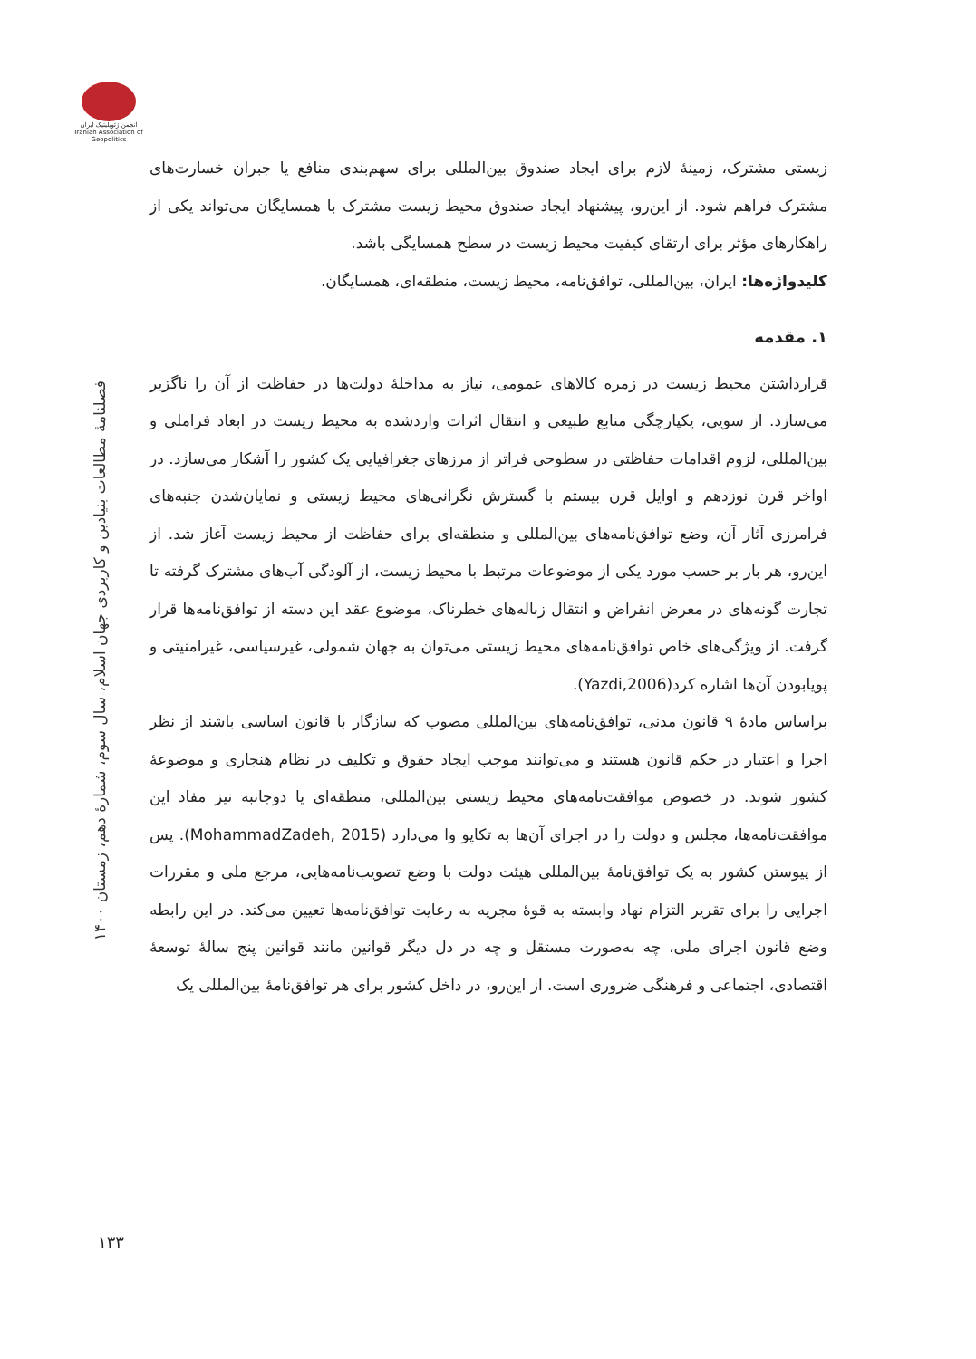انجمن ژئوپلیتیک ایران
Iranian Association of Geopolitics
فصلنامۀ مطالعات بنیادین و کاربردی جهان اسلام، سال سوم، شمارۀ دهم، زمستان ۱۴۰۰
۱۳۳
زیستی مشترک، زمینۀ لازم برای ایجاد صندوق بین‌المللی برای سهم‌بندی منافع یا جبران خسارت‌های مشترک فراهم شود. از این‌رو، پیشنهاد ایجاد صندوق محیط زیست مشترک با همسایگان می‌تواند یکی از راهکارهای مؤثر برای ارتقای کیفیت محیط زیست در سطح همسایگی باشد.
کلیدواژه‌ها: ایران، بین‌المللی، توافق‌نامه، محیط زیست، منطقه‌ای، همسایگان.
۱. مقدمه
قرارداشتن محیط زیست در زمره کالاهای عمومی، نیاز به مداخلۀ دولت‌ها در حفاظت از آن را ناگزیر می‌سازد. از سویی، یکپارچگی منابع طبیعی و انتقال اثرات واردشده به محیط زیست در ابعاد فراملی و بین‌المللی، لزوم اقدامات حفاظتی در سطوحی فراتر از مرزهای جغرافیایی یک کشور را آشکار می‌سازد. در اواخر قرن نوزدهم و اوایل قرن بیستم با گسترش نگرانی‌های محیط زیستی و نمایان‌شدن جنبه‌های فرامرزی آثار آن، وضع توافق‌نامه‌های بین‌المللی و منطقه‌ای برای حفاظت از محیط زیست آغاز شد. از این‌رو، هر بار بر حسب مورد یکی از موضوعات مرتبط با محیط زیست، از آلودگی آب‌های مشترک گرفته تا تجارت گونه‌های در معرض انقراض و انتقال زباله‌های خطرناک، موضوع عقد این دسته از توافق‌نامه‌ها قرار گرفت. از ویژگی‌های خاص توافق‌نامه‌های محیط زیستی می‌توان به جهان شمولی، غیرسیاسی، غیرامنیتی و پویابودن آن‌ها اشاره کرد(Yazdi,2006).
براساس مادۀ ۹ قانون مدنی، توافق‌نامه‌های بین‌المللی مصوب که سازگار با قانون اساسی باشند از نظر اجرا و اعتبار در حکم قانون هستند و می‌توانند موجب ایجاد حقوق و تکلیف در نظام هنجاری و موضوعۀ کشور شوند. در خصوص موافقت‌نامه‌های محیط زیستی بین‌المللی، منطقه‌ای یا دوجانبه نیز مفاد این موافقت‌نامه‌ها، مجلس و دولت را در اجرای آن‌ها به تکاپو وا می‌دارد (MohammadZadeh, 2015). پس از پیوستن کشور به یک توافق‌نامۀ بین‌المللی هیئت دولت با وضع تصویب‌نامه‌هایی، مرجع ملی و مقررات اجرایی را برای تقریر التزام نهاد وابسته به قوۀ مجریه به رعایت توافق‌نامه‌ها تعیین می‌کند. در این رابطه وضع قانون اجرای ملی، چه به‌صورت مستقل و چه در دل دیگر قوانین مانند قوانین پنج سالۀ توسعۀ اقتصادی، اجتماعی و فرهنگی ضروری است. از این‌رو، در داخل کشور برای هر توافق‌نامۀ بین‌المللی یک